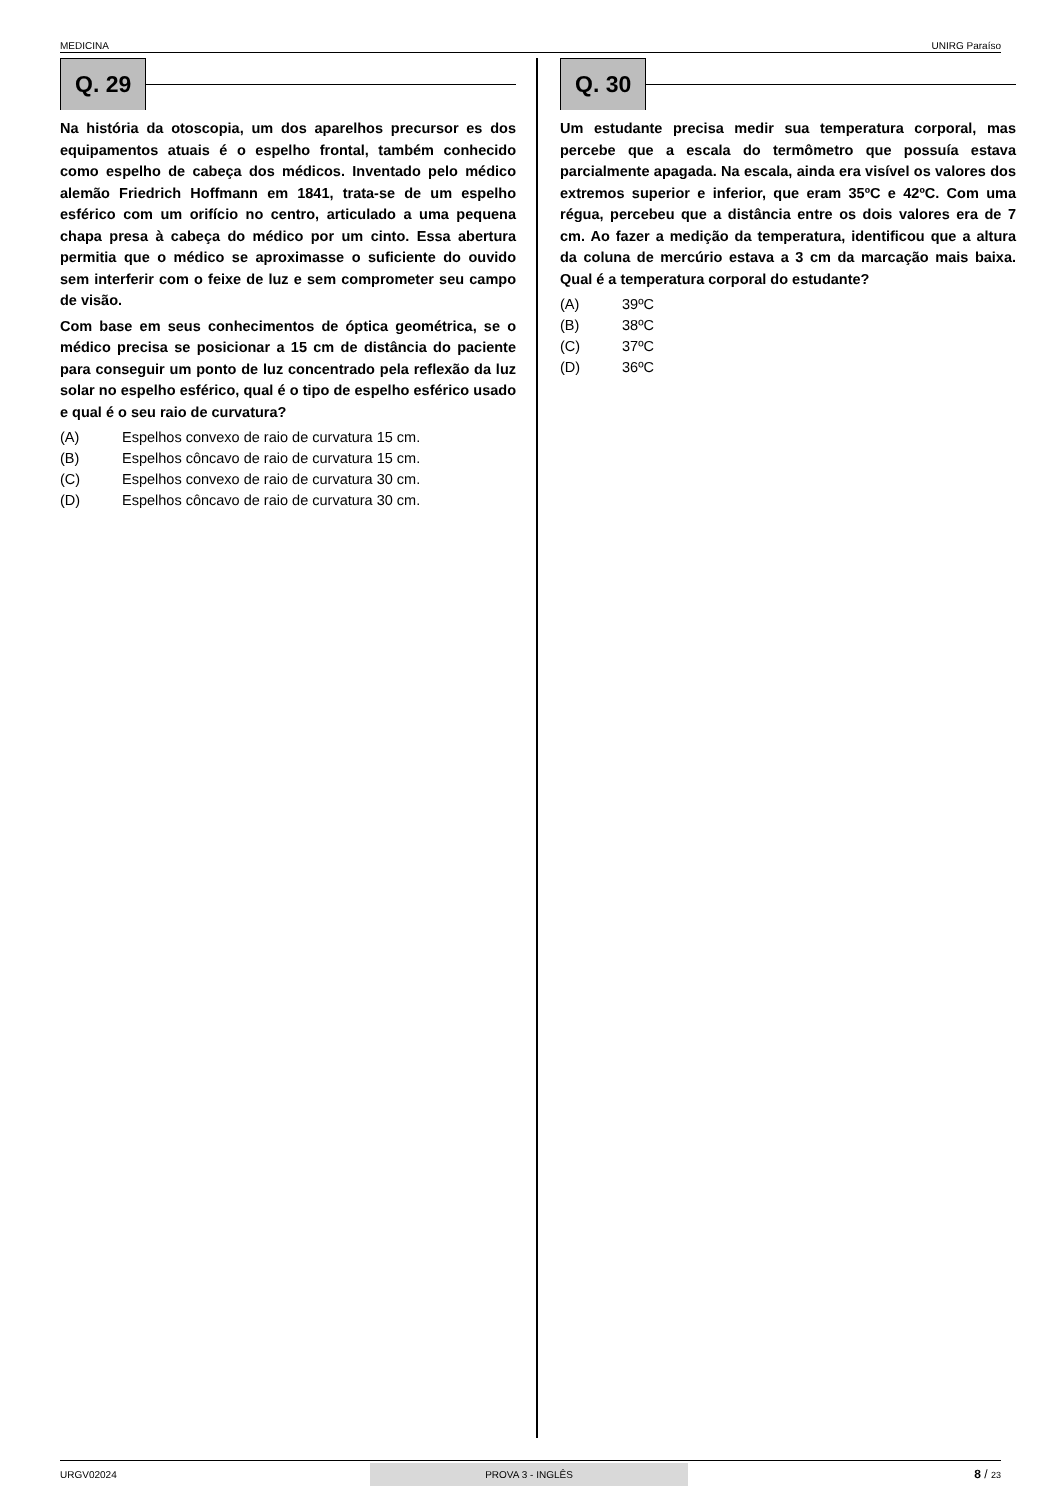MEDICINA UNIRG Paraíso
Q. 29
Na história da otoscopia, um dos aparelhos precursor es dos equipamentos atuais é o espelho frontal, também conhecido como espelho de cabeça dos médicos. Inventado pelo médico alemão Friedrich Hoffmann em 1841, trata-se de um espelho esférico com um orifício no centro, articulado a uma pequena chapa presa à cabeça do médico por um cinto. Essa abertura permitia que o médico se aproximasse o suficiente do ouvido sem interferir com o feixe de luz e sem comprometer seu campo de visão.
Com base em seus conhecimentos de óptica geométrica, se o médico precisa se posicionar a 15 cm de distância do paciente para conseguir um ponto de luz concentrado pela reflexão da luz solar no espelho esférico, qual é o tipo de espelho esférico usado e qual é o seu raio de curvatura?
(A) Espelhos convexo de raio de curvatura 15 cm.
(B) Espelhos côncavo de raio de curvatura 15 cm.
(C) Espelhos convexo de raio de curvatura 30 cm.
(D) Espelhos côncavo de raio de curvatura 30 cm.
Q. 30
Um estudante precisa medir sua temperatura corporal, mas percebe que a escala do termômetro que possuía estava parcialmente apagada. Na escala, ainda era visível os valores dos extremos superior e inferior, que eram 35ºC e 42ºC. Com uma régua, percebeu que a distância entre os dois valores era de 7 cm. Ao fazer a medição da temperatura, identificou que a altura da coluna de mercúrio estava a 3 cm da marcação mais baixa. Qual é a temperatura corporal do estudante?
(A) 39ºC
(B) 38ºC
(C) 37ºC
(D) 36ºC
URGV02024 PROVA 3 - INGLÊS
8 / 23